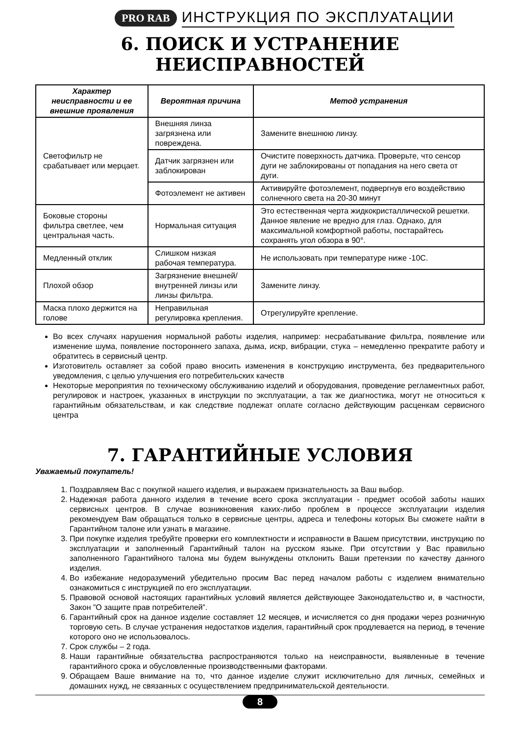PRO RAB ИНСТРУКЦИЯ ПО ЭКСПЛУАТАЦИИ
6. ПОИСК И УСТРАНЕНИЕ НЕИСПРАВНОСТЕЙ
| Характер неисправности и ее внешние проявления | Вероятная причина | Метод устранения |
| --- | --- | --- |
| Светофильтр не срабатывает или мерцает. | Внешняя линза загрязнена или повреждена. | Замените внешнюю линзу. |
| | Датчик загрязнен или заблокирован | Очистите поверхность датчика. Проверьте, что сенсор дуги не заблокированы от попадания на него света от дуги. |
| | Фотоэлемент не активен | Активируйте фотоэлемент, подвергнув его воздействию солнечного света на 20-30 минут |
| Боковые стороны фильтра светлее, чем центральная часть. | Нормальная ситуация | Это естественная черта жидкокристаллической решетки. Данное явление не вредно для глаз. Однако, для максимальной комфортной работы, постарайтесь сохранять угол обзора в 90°. |
| Медленный отклик | Слишком низкая рабочая температура. | Не использовать при температуре ниже -10С. |
| Плохой обзор | Загрязнение внешней/внутренней линзы или линзы фильтра. | Замените линзу. |
| Маска плохо держится на голове | Неправильная регулировка крепления. | Отрегулируйте крепление. |
Во всех случаях нарушения нормальной работы изделия, например: несрабатывание фильтра, появление или изменение шума, появление постороннего запаха, дыма, искр, вибрации, стука – немедленно прекратите работу и обратитесь в сервисный центр.
Изготовитель оставляет за собой право вносить изменения в конструкцию инструмента, без предварительного уведомления, с целью улучшения его потребительских качеств
Некоторые мероприятия по техническому обслуживанию изделий и оборудования, проведение регламентных работ, регулировок и настроек, указанных в инструкции по эксплуатации, а так же диагностика, могут не относиться к гарантийным обязательствам, и как следствие подлежат оплате согласно действующим расценкам сервисного центра
7. ГАРАНТИЙНЫЕ УСЛОВИЯ
Уважаемый покупатель!
1. Поздравляем Вас с покупкой нашего изделия, и выражаем признательность за Ваш выбор.
2. Надежная работа данного изделия в течение всего срока эксплуатации - предмет особой заботы наших сервисных центров. В случае возникновения каких-либо проблем в процессе эксплуатации изделия рекомендуем Вам обращаться только в сервисные центры, адреса и телефоны которых Вы сможете найти в Гарантийном талоне или узнать в магазине.
3. При покупке изделия требуйте проверки его комплектности и исправности в Вашем присутствии, инструкцию по эксплуатации и заполненный Гарантийный талон на русском языке. При отсутствии у Вас правильно заполненного Гарантийного талона мы будем вынуждены отклонить Ваши претензии по качеству данного изделия.
4. Во избежание недоразумений убедительно просим Вас перед началом работы с изделием внимательно ознакомиться с инструкцией по его эксплуатации.
5. Правовой основой настоящих гарантийных условий является действующее Законодательство и, в частности, Закон ”О защите прав потребителей”.
6. Гарантийный срок на данное изделие составляет 12 месяцев, и исчисляется со дня продажи через розничную торговую сеть. В случае устранения недостатков изделия, гарантийный срок продлевается на период, в течение которого оно не использовалось.
7. Срок службы – 2 года.
8. Наши гарантийные обязательства распространяются только на неисправности, выявленные в течение гарантийного срока и обусловленные производственными факторами.
9. Обращаем Ваше внимание на то, что данное изделие служит исключительно для личных, семейных и домашних нужд, не связанных с осуществлением предпринимательской деятельности.
8